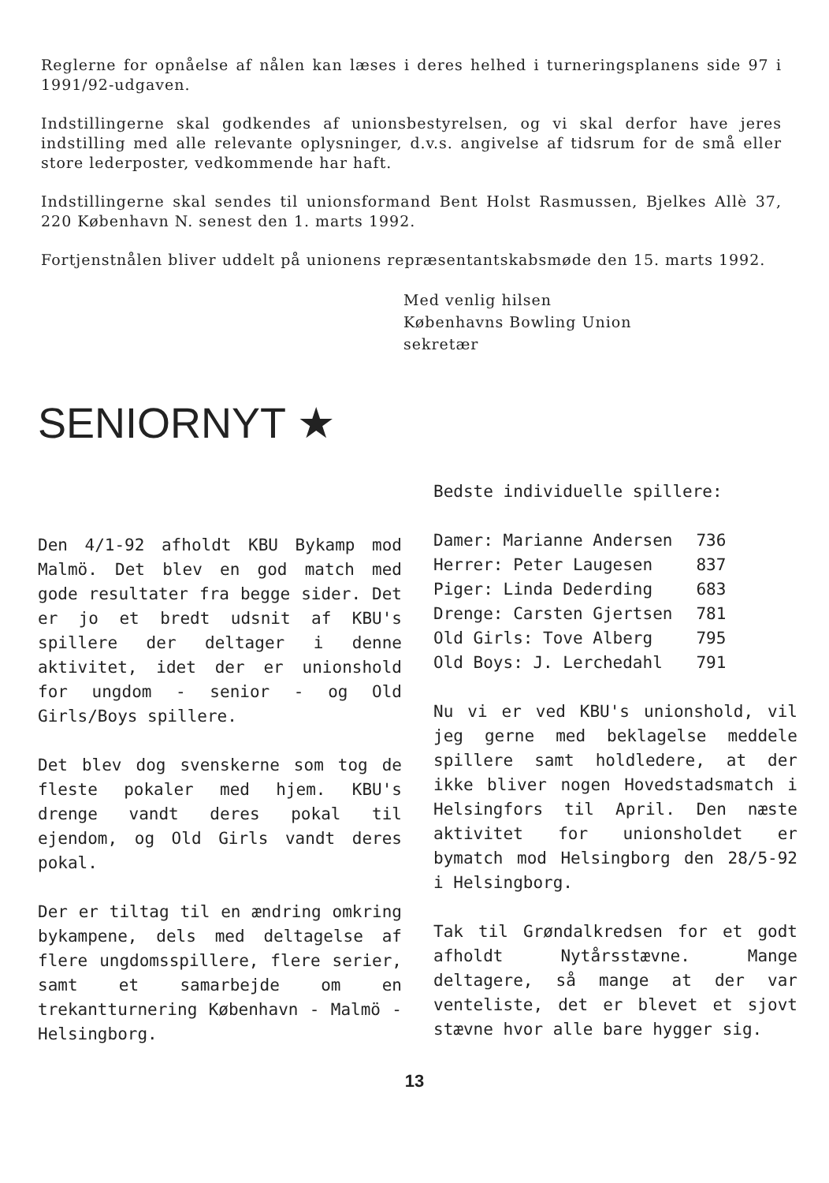Reglerne for opnåelse af nålen kan læses i deres helhed i turneringsplanens side 97 i 1991/92-udgaven.
Indstillingerne skal godkendes af unionsbestyrelsen, og vi skal derfor have jeres indstilling med alle relevante oplysninger, d.v.s. angivelse af tidsrum for de små eller store lederposter, vedkommende har haft.
Indstillingerne skal sendes til unionsformand Bent Holst Rasmussen, Bjelkes Allè 37, 220 København N. senest den 1. marts 1992.
Fortjenstnålen bliver uddelt på unionens repræsentantskabsmøde den 15. marts 1992.
Med venlig hilsen
Københavns Bowling Union
sekretær
SENIORNYT ★
Den 4/1-92 afholdt KBU Bykamp mod Malmö. Det blev en god match med gode resultater fra begge sider. Det er jo et bredt udsnit af KBU's spillere der deltager i denne aktivitet, idet der er unionshold for ungdom - senior - og Old Girls/Boys spillere.
Det blev dog svenskerne som tog de fleste pokaler med hjem. KBU's drenge vandt deres pokal til ejendom, og Old Girls vandt deres pokal.
Der er tiltag til en ændring omkring bykampene, dels med deltagelse af flere ungdomsspillere, flere serier, samt et samarbejde om en trekantturnering København - Malmö - Helsingborg.
Bedste individuelle spillere:
| Damer: Marianne Andersen | 736 |
| Herrer: Peter Laugesen | 837 |
| Piger: Linda Dederding | 683 |
| Drenge: Carsten Gjertsen | 781 |
| Old Girls: Tove Alberg | 795 |
| Old Boys: J. Lerchedahl | 791 |
Nu vi er ved KBU's unionshold, vil jeg gerne med beklagelse meddele spillere samt holdledere, at der ikke bliver nogen Hovedstadsmatch i Helsingfors til April. Den næste aktivitet for unionsholdet er bymatch mod Helsingborg den 28/5-92 i Helsingborg.
Tak til Grøndalkredsen for et godt afholdt Nytårsstævne. Mange deltagere, så mange at der var venteliste, det er blevet et sjovt stævne hvor alle bare hygger sig.
13